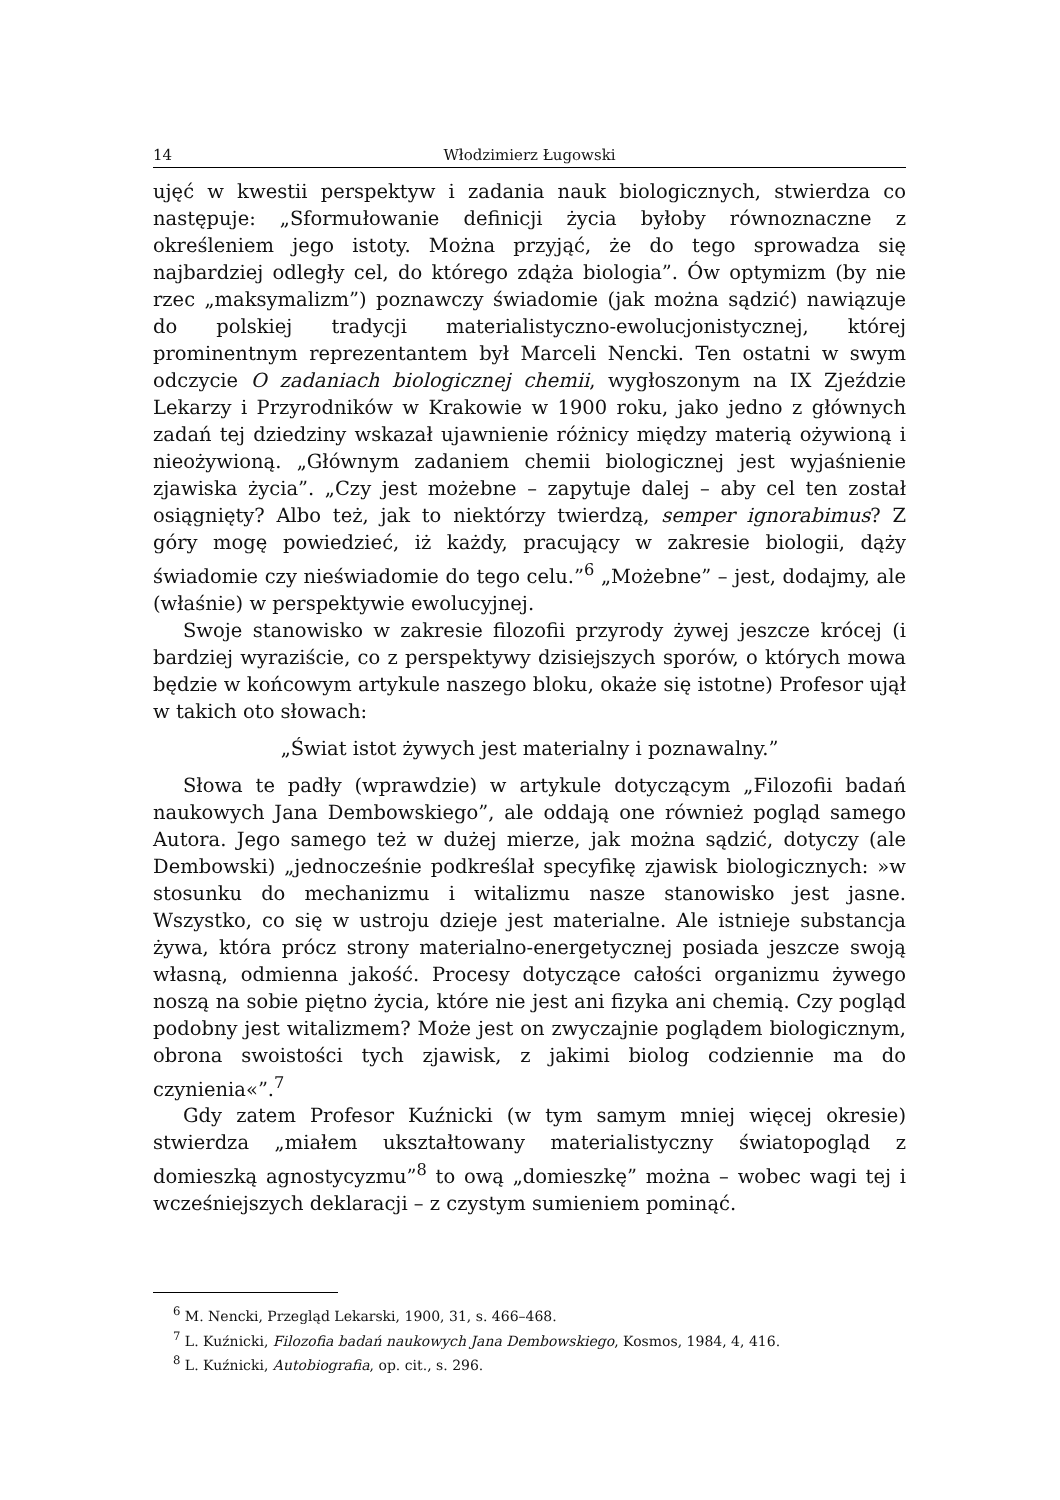14 Włodzimierz Ługowski
ujęć w kwestii perspektyw i zadania nauk biologicznych, stwierdza co następuje: „Sformułowanie definicji życia byłoby równoznaczne z określeniem jego istoty. Można przyjąć, że do tego sprowadza się najbardziej odległy cel, do którego zdąża biologia”. Ów optymizm (by nie rzec „maksymalizm”) poznawczy świadomie (jak można sądzić) nawiązuje do polskiej tradycji materialistyczno-ewolucjonistycznej, której prominentnym reprezentantem był Marceli Nencki. Ten ostatni w swym odczycie O zadaniach biologicznej chemii, wygłoszonym na IX Zjeździe Lekarzy i Przyrodników w Krakowie w 1900 roku, jako jedno z głównych zadań tej dziedziny wskazał ujawnienie różnicy między materią ożywioną i nieożywioną. „Głównym zadaniem chemii biologicznej jest wyjaśnienie zjawiska życia”. „Czy jest możebne – zapytuje dalej – aby cel ten został osiągnięty? Albo też, jak to niektórzy twierdzą, semper ignorabimus? Z góry mogę powiedzieć, iż każdy, pracujący w zakresie biologii, dąży świadomie czy nieświadomie do tego celu.”<sup>6</sup> „Możebne” – jest, dodajmy, ale (właśnie) w perspektywie ewolucyjnej.
Swoje stanowisko w zakresie filozofii przyrody żywej jeszcze krócej (i bardziej wyraziście, co z perspektywy dzisiejszych sporów, o których mowa będzie w końcowym artykule naszego bloku, okaże się istotne) Profesor ujął w takich oto słowach:
„Świat istot żywych jest materialny i poznawalny.”
Słowa te padły (wprawdzie) w artykule dotyczącym „Filozofii badań naukowych Jana Dembowskiego”, ale oddają one również pogląd samego Autora. Jego samego też w dużej mierze, jak można sądzić, dotyczy (ale Dembowski) „jednocześnie podkreślał specyfikę zjawisk biologicznych: »w stosunku do mechanizmu i witalizmu nasze stanowisko jest jasne. Wszystko, co się w ustroju dzieje jest materialne. Ale istnieje substancja żywa, która prócz strony materialno-energetycznej posiada jeszcze swoją własną, odmienna jakość. Procesy dotyczące całości organizmu żywego noszą na sobie piętno życia, które nie jest ani fizyka ani chemią. Czy pogląd podobny jest witalizmem? Może jest on zwyczajnie poglądem biologicznym, obrona swoistości tych zjawisk, z jakimi biolog codziennie ma do czynienia«”.<sup>7</sup>
Gdy zatem Profesor Kuźnicki (w tym samym mniej więcej okresie) stwierdza „miałem ukształtowany materialistyczny światopogląd z domieszką agnostycyzmu”<sup>8</sup> to ową „domieszkę” można – wobec wagi tej i wcześniejszych deklaracji – z czystym sumieniem pominąć.
<sup>6</sup> M. Nencki, Przegląd Lekarski, 1900, 31, s. 466–468.
<sup>7</sup> L. Kuźnicki, Filozofia badań naukowych Jana Dembowskiego, Kosmos, 1984, 4, 416.
<sup>8</sup> L. Kuźnicki, Autobiografia, op. cit., s. 296.